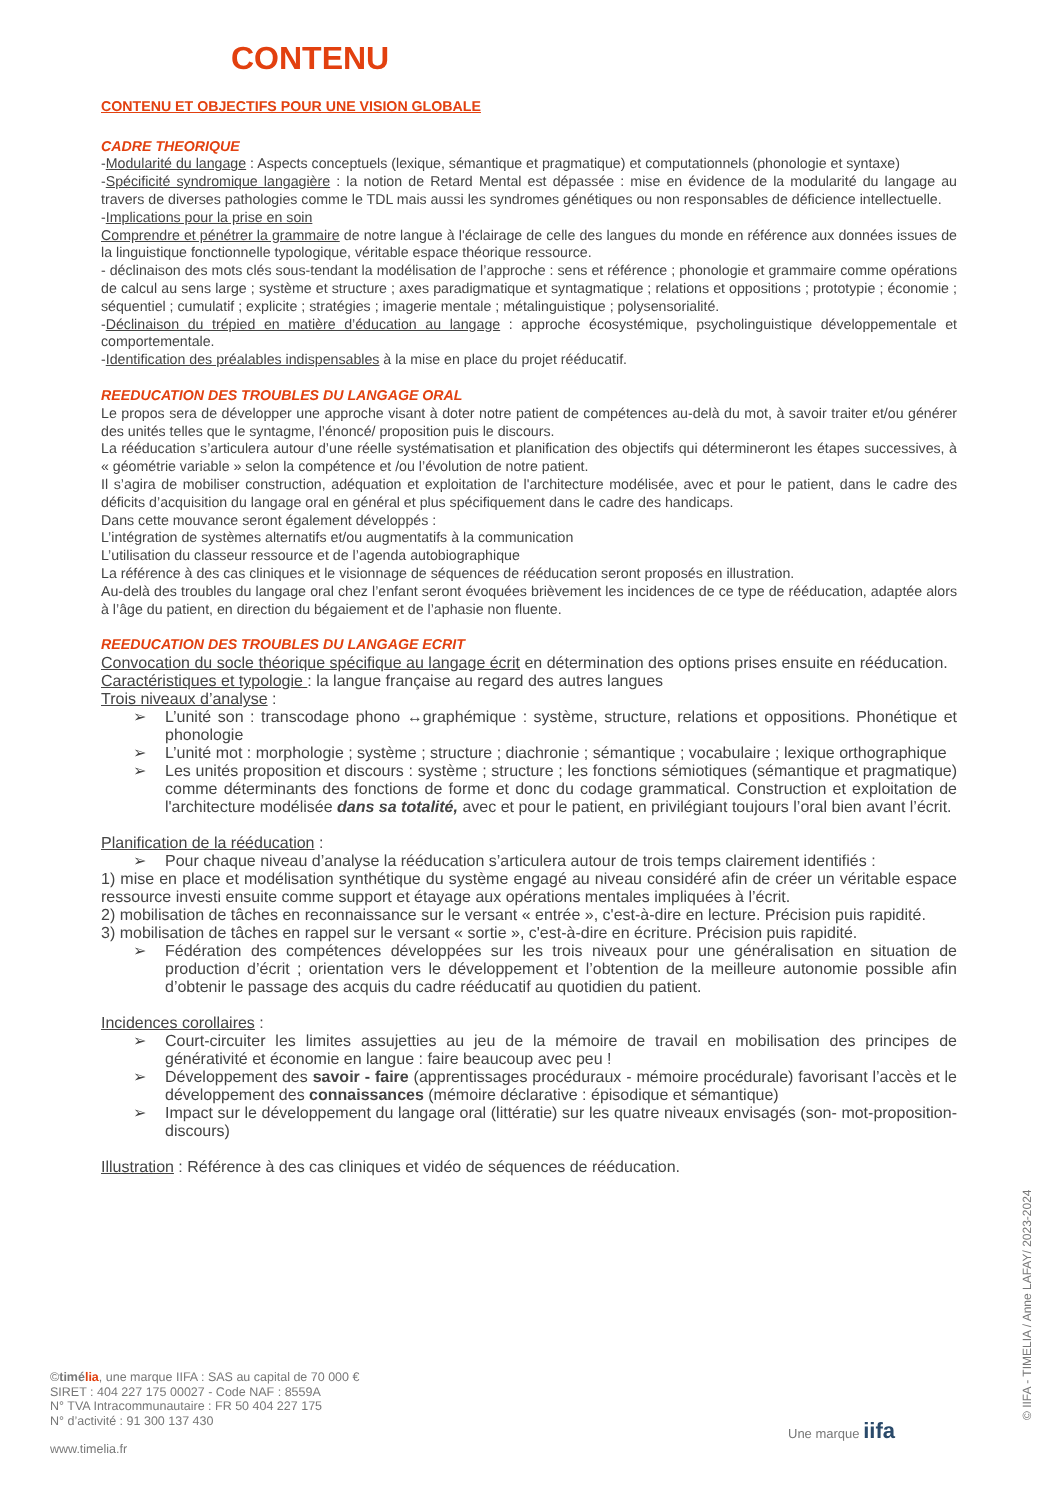CONTENU
CONTENU ET OBJECTIFS POUR UNE VISION GLOBALE
CADRE THEORIQUE
-Modularité du langage : Aspects conceptuels (lexique, sémantique et pragmatique) et computationnels (phonologie et syntaxe)
-Spécificité syndromique langagière : la notion de Retard Mental est dépassée : mise en évidence de la modularité du langage au travers de diverses pathologies comme le TDL mais aussi les syndromes génétiques ou non responsables de déficience intellectuelle.
-Implications pour la prise en soin
Comprendre et pénétrer la grammaire de notre langue à l'éclairage de celle des langues du monde en référence aux données issues de la linguistique fonctionnelle typologique, véritable espace théorique ressource.
- déclinaison des mots clés sous-tendant la modélisation de l’approche : sens et référence ; phonologie et grammaire comme opérations de calcul au sens large ; système et structure ; axes paradigmatique et syntagmatique ; relations et oppositions ; prototypie ; économie ; séquentiel ; cumulatif ; explicite ; stratégies ; imagerie mentale ; métalinguistique ; polysensorialité.
-Déclinaison du trépied en matière d’éducation au langage : approche écosystémique, psycholinguistique développementale et comportementale.
-Identification des préalables indispensables à la mise en place du projet rééducatif.
REEDUCATION DES TROUBLES DU LANGAGE ORAL
Le propos sera de développer une approche visant à doter notre patient de compétences au-delà du mot, à savoir traiter et/ou générer des unités telles que le syntagme, l’énoncé/ proposition puis le discours.
La rééducation s’articulera autour d’une réelle systématisation et planification des objectifs qui détermineront les étapes successives, à « géométrie variable » selon la compétence et /ou l’évolution de notre patient.
Il s’agira de mobiliser construction, adéquation et exploitation de l'architecture modélisée, avec et pour le patient, dans le cadre des déficits d’acquisition du langage oral en général et plus spécifiquement dans le cadre des handicaps.
Dans cette mouvance seront également développés :
L’intégration de systèmes alternatifs et/ou augmentatifs à la communication
L’utilisation du classeur ressource et de l’agenda autobiographique
La référence à des cas cliniques et le visionnage de séquences de rééducation seront proposés en illustration.
Au-delà des troubles du langage oral chez l’enfant seront évoquées brièvement les incidences de ce type de rééducation, adaptée alors à l’âge du patient, en direction du bégaiement et de l’aphasie non fluente.
REEDUCATION DES TROUBLES DU LANGAGE ECRIT
Convocation du socle théorique spécifique au langage écrit en détermination des options prises ensuite en rééducation.
Caractéristiques et typologie : la langue française au regard des autres langues
Trois niveaux d’analyse :
➢ L’unité son : transcodage phono ↔graphémique : système, structure, relations et oppositions. Phonétique et phonologie
➢ L’unité mot : morphologie ; système ; structure ; diachronie ; sémantique ; vocabulaire ; lexique orthographique
➢ Les unités proposition et discours : système ; structure ; les fonctions sémiotiques (sémantique et pragmatique) comme déterminants des fonctions de forme et donc du codage grammatical. Construction et exploitation de l'architecture modélisée dans sa totalité, avec et pour le patient, en privilégiant toujours l’oral bien avant l’écrit.
Planification de la rééducation :
➢ Pour chaque niveau d’analyse la rééducation s’articulera autour de trois temps clairement identifiés :
1) mise en place et modélisation synthétique du système engagé au niveau considéré afin de créer un véritable espace ressource investi ensuite comme support et étayage aux opérations mentales impliquées à l’écrit.
2) mobilisation de tâches en reconnaissance sur le versant « entrée », c'est-à-dire en lecture. Précision puis rapidité.
3) mobilisation de tâches en rappel sur le versant « sortie », c'est-à-dire en écriture. Précision puis rapidité.
➢ Fédération des compétences développées sur les trois niveaux pour une généralisation en situation de production d’écrit ; orientation vers le développement et l’obtention de la meilleure autonomie possible afin d’obtenir le passage des acquis du cadre rééducatif au quotidien du patient.
Incidences corollaires :
➢ Court-circuiter les limites assujetties au jeu de la mémoire de travail en mobilisation des principes de générativité et économie en langue : faire beaucoup avec peu !
➢ Développement des savoir - faire (apprentissages procéduraux - mémoire procédurale) favorisant l’accès et le développement des connaissances (mémoire déclarative : épisodique et sémantique)
➢ Impact sur le développement du langage oral (littératie) sur les quatre niveaux envisagés (son- mot-proposition- discours)
Illustration : Référence à des cas cliniques et vidéo de séquences de rééducation.
©timélia, une marque IIFA : SAS au capital de 70 000 €
SIRET : 404 227 175 00027 - Code NAF : 8559A
N° TVA Intracommunautaire : FR 50 404 227 175
N° d’activité : 91 300 137 430
www.timelia.fr
Une marque iifa © IIFA - TIMELIA / Anne LAFAY/ 2023-2024